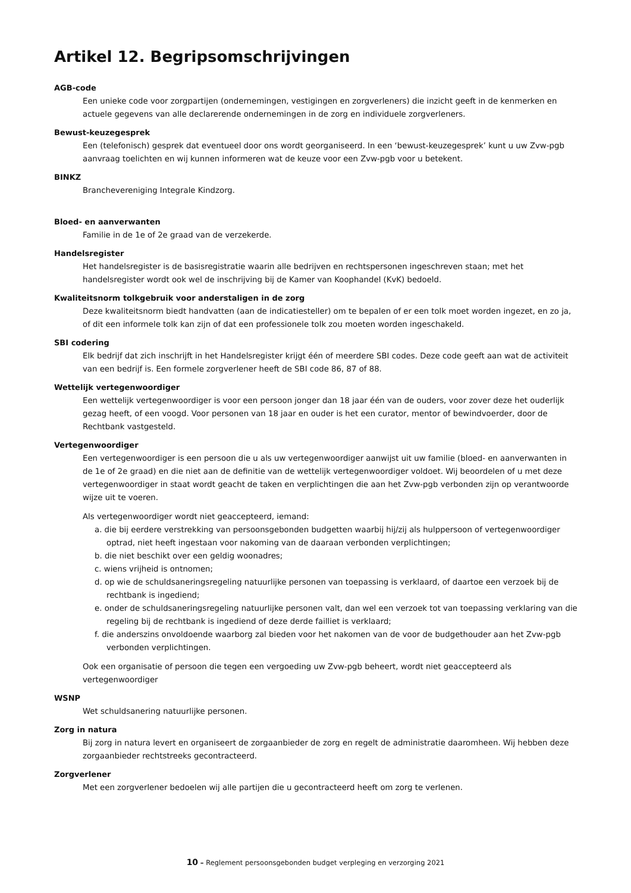Artikel 12. Begripsomschrijvingen
AGB-code
Een unieke code voor zorgpartijen (ondernemingen, vestigingen en zorgverleners) die inzicht geeft in de kenmerken en actuele gegevens van alle declarerende ondernemingen in de zorg en individuele zorgverleners.
Bewust-keuzegesprek
Een (telefonisch) gesprek dat eventueel door ons wordt georganiseerd. In een ‘bewust-keuzegesprek’ kunt u uw Zvw-pgb aanvraag toelichten en wij kunnen informeren wat de keuze voor een Zvw-pgb voor u betekent.
BINKZ
Branchevereniging Integrale Kindzorg.
Bloed- en aanverwanten
Familie in de 1e of 2e graad van de verzekerde.
Handelsregister
Het handelsregister is de basisregistratie waarin alle bedrijven en rechtspersonen ingeschreven staan; met het handelsregister wordt ook wel de inschrijving bij de Kamer van Koophandel (KvK) bedoeld.
Kwaliteitsnorm tolkgebruik voor anderstaligen in de zorg
Deze kwaliteitsnorm biedt handvatten (aan de indicatiesteller) om te bepalen of er een tolk moet worden ingezet, en zo ja, of dit een informele tolk kan zijn of dat een professionele tolk zou moeten worden ingeschakeld.
SBI codering
Elk bedrijf dat zich inschrijft in het Handelsregister krijgt één of meerdere SBI codes. Deze code geeft aan wat de activiteit van een bedrijf is. Een formele zorgverlener heeft de SBI code 86, 87 of 88.
Wettelijk vertegenwoordiger
Een wettelijk vertegenwoordiger is voor een persoon jonger dan 18 jaar één van de ouders, voor zover deze het ouderlijk gezag heeft, of een voogd. Voor personen van 18 jaar en ouder is het een curator, mentor of bewindvoerder, door de Rechtbank vastgesteld.
Vertegenwoordiger
Een vertegenwoordiger is een persoon die u als uw vertegenwoordiger aanwijst uit uw familie (bloed- en aanverwanten in de 1e of 2e graad) en die niet aan de definitie van de wettelijk vertegenwoordiger voldoet. Wij beoordelen of u met deze vertegenwoordiger in staat wordt geacht de taken en verplichtingen die aan het Zvw-pgb verbonden zijn op verantwoorde wijze uit te voeren.
Als vertegenwoordiger wordt niet geaccepteerd, iemand:
a. die bij eerdere verstrekking van persoonsgebonden budgetten waarbij hij/zij als hulppersoon of vertegenwoor­diger optrad, niet heeft ingestaan voor nakoming van de daaraan verbonden verplichtingen;
b. die niet beschikt over een geldig woonadres;
c. wiens vrijheid is ontnomen;
d. op wie de schuldsaneringsregeling natuurlijke personen van toepassing is verklaard, of daartoe een verzoek bij de rechtbank is ingediend;
e. onder de schuldsaneringsregeling natuurlijke personen valt, dan wel een verzoek tot van toepassing verklaring van die regeling bij de rechtbank is ingediend of deze derde failliet is verklaard;
f. die anderszins onvoldoende waarborg zal bieden voor het nakomen van de voor de budgethouder aan het Zvw-pgb verbonden verplichtingen.
Ook een organisatie of persoon die tegen een vergoeding uw Zvw-pgb beheert, wordt niet geaccepteerd als vertegenwoordiger
WSNP
Wet schuldsanering natuurlijke personen.
Zorg in natura
Bij zorg in natura levert en organiseert de zorgaanbieder de zorg en regelt de administratie daaromheen. Wij hebben deze zorgaanbieder rechtstreeks gecontracteerd.
Zorgverlener
Met een zorgverlener bedoelen wij alle partijen die u gecontracteerd heeft om zorg te verlenen.
10 – Reglement persoonsgebonden budget verpleging en verzorging 2021